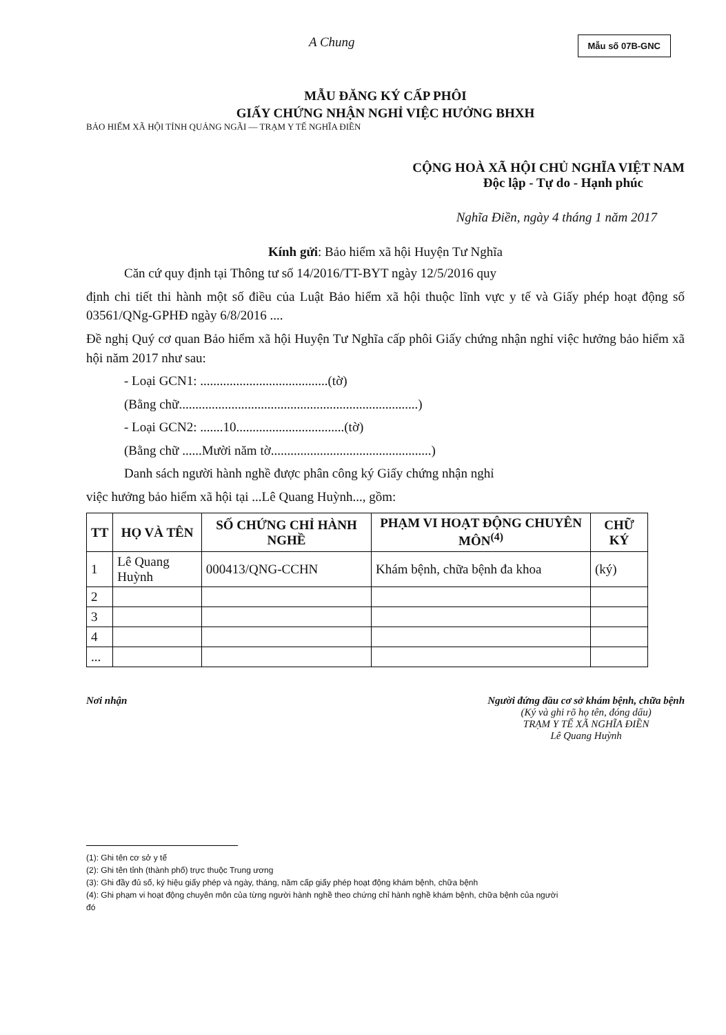Mẫu số 07B-GNC
A Chung
MẪU ĐĂNG KÝ CẤP PHÔI
GIẤY CHỨNG NHẬN NGHỈ VIỆC HƯỞNG BHXH
BẢO HIỂM XÃ HỘI TỈNH QUẢNG NGÃI — TRẠM Y TẾ NGHĨA ĐIỀN
CỘNG HOÀ XÃ HỘI CHỦ NGHĨA VIỆT NAM
Độc lập - Tự do - Hạnh phúc
Nghĩa Điền, ngày 4 tháng 1 năm 2017
Kính gửi: Bảo hiểm xã hội Huyện Tư Nghĩa
Căn cứ quy định tại Thông tư số 14/2016/TT-BYT ngày 12/5/2016 quy
định chi tiết thi hành một số điều của Luật Bảo hiểm xã hội thuộc lĩnh vực y tế và Giấy phép hoạt động số 03561/QNg-GPHĐ ngày 6/8/2016 ....
Đề nghị Quý cơ quan Bảo hiểm xã hội Huyện Tư Nghĩa cấp phôi Giấy chứng nhận nghỉ việc hưởng bảo hiểm xã hội năm 2017 như sau:
- Loại GCN1: .......................................(tờ)
(Bằng chữ.........................................................................)
- Loại GCN2: .......10.................................(tờ)
(Bằng chữ ......Mười năm tờ.................................................)
Danh sách người hành nghề được phân công ký Giấy chứng nhận nghỉ
việc hưởng bảo hiểm xã hội tại ...Lê Quang Huỳnh..., gồm:
| TT | HỌ VÀ TÊN | SỐ CHỨNG CHỈ HÀNH NGHỀ | PHẠM VI HOẠT ĐỘNG CHUYÊN MÔN<sup>(4)</sup> | CHỮ KÝ |
| --- | --- | --- | --- | --- |
| 1 | Lê Quang Huỳnh | 000413/QNG-CCHN | Khám bệnh, chữa bệnh đa khoa | (ký) |
| 2 | | | | |
| 3 | | | | |
| 4 | | | | |
| ... | | | | |
Nơi nhận Người đứng đầu cơ sở khám bệnh, chữa bệnh
(Ký và ghi rõ họ tên, đóng dấu)
TRẠM Y TẾ XÃ NGHĨA ĐIỀN
Lê Quang Huỳnh
(1): Ghi tên cơ sở y tế
(2): Ghi tên tỉnh (thành phố) trực thuộc Trung ương
(3): Ghi đầy đủ số, ký hiệu giấy phép và ngày, tháng, năm cấp giấy phép hoạt động khám bệnh, chữa bệnh
(4): Ghi phạm vi hoạt động chuyên môn của từng người hành nghề theo chứng chỉ hành nghề khám bệnh, chữa bệnh của người đó